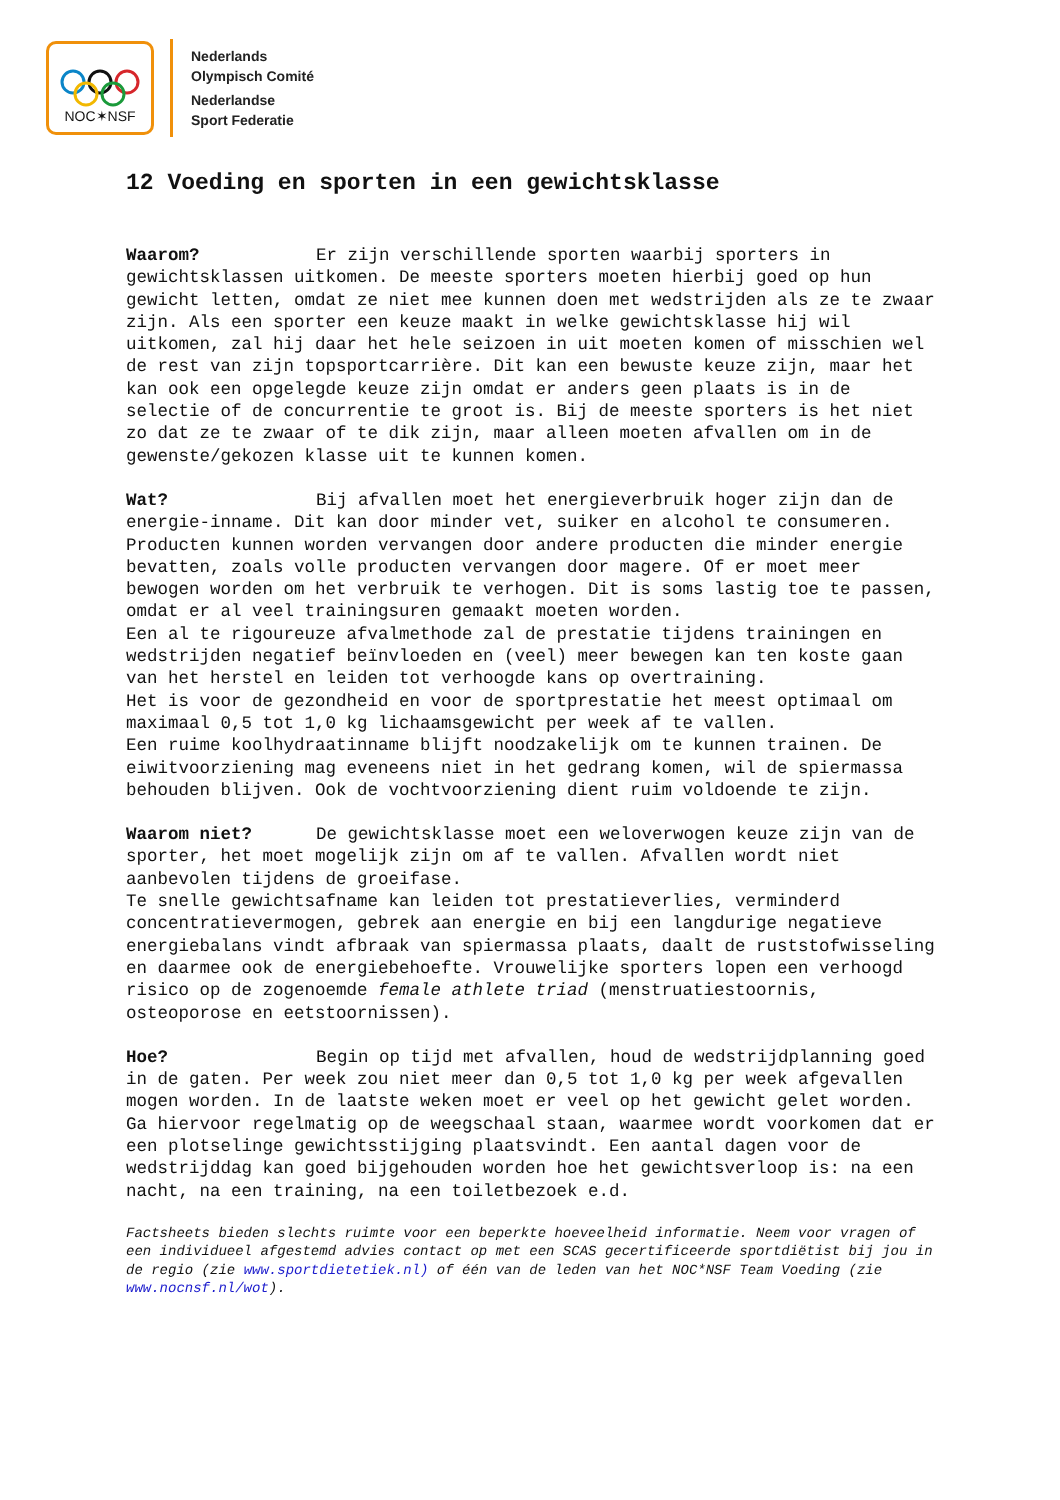NOC✶NSF
Nederlands
Olympisch Comité
Nederlandse
Sport Federatie
12 Voeding en sporten in een gewichtsklasse
Waarom? Er zijn verschillende sporten waarbij sporters in gewichtsklassen uitkomen. De meeste sporters moeten hierbij goed op hun gewicht letten, omdat ze niet mee kunnen doen met wedstrijden als ze te zwaar zijn. Als een sporter een keuze maakt in welke gewichtsklasse hij wil uitkomen, zal hij daar het hele seizoen in uit moeten komen of misschien wel de rest van zijn topsportcarrière. Dit kan een bewuste keuze zijn, maar het kan ook een opgelegde keuze zijn omdat er anders geen plaats is in de selectie of de concurrentie te groot is. Bij de meeste sporters is het niet zo dat ze te zwaar of te dik zijn, maar alleen moeten afvallen om in de gewenste/gekozen klasse uit te kunnen komen.
Wat? Bij afvallen moet het energieverbruik hoger zijn dan de energie-inname. Dit kan door minder vet, suiker en alcohol te consumeren. Producten kunnen worden vervangen door andere producten die minder energie bevatten, zoals volle producten vervangen door magere. Of er moet meer bewogen worden om het verbruik te verhogen. Dit is soms lastig toe te passen, omdat er al veel trainingsuren gemaakt moeten worden.
Een al te rigoureuze afvalmethode zal de prestatie tijdens trainingen en wedstrijden negatief beïnvloeden en (veel) meer bewegen kan ten koste gaan van het herstel en leiden tot verhoogde kans op overtraining.
Het is voor de gezondheid en voor de sportprestatie het meest optimaal om maximaal 0,5 tot 1,0 kg lichaamsgewicht per week af te vallen.
Een ruime koolhydraatinname blijft noodzakelijk om te kunnen trainen. De eiwitvoorziening mag eveneens niet in het gedrang komen, wil de spiermassa behouden blijven. Ook de vochtvoorziening dient ruim voldoende te zijn.
Waarom niet? De gewichtsklasse moet een weloverwogen keuze zijn van de sporter, het moet mogelijk zijn om af te vallen. Afvallen wordt niet aanbevolen tijdens de groeifase.
Te snelle gewichtsafname kan leiden tot prestatieverlies, verminderd concentratievermogen, gebrek aan energie en bij een langdurige negatieve energiebalans vindt afbraak van spiermassa plaats, daalt de ruststofwisseling en daarmee ook de energiebehoefte. Vrouwelijke sporters lopen een verhoogd risico op de zogenoemde female athlete triad (menstruatiestoornis, osteoporose en eetstoornissen).
Hoe? Begin op tijd met afvallen, houd de wedstrijdplanning goed in de gaten. Per week zou niet meer dan 0,5 tot 1,0 kg per week afgevallen mogen worden. In de laatste weken moet er veel op het gewicht gelet worden. Ga hiervoor regelmatig op de weegschaal staan, waarmee wordt voorkomen dat er een plotselinge gewichtsstijging plaatsvindt. Een aantal dagen voor de wedstrijddag kan goed bijgehouden worden hoe het gewichtsverloop is: na een nacht, na een training, na een toiletbezoek e.d.
Factsheets bieden slechts ruimte voor een beperkte hoeveelheid informatie. Neem voor vragen of een individueel afgestemd advies contact op met een SCAS gecertificeerde sportdiëtist bij jou in de regio (zie www.sportdietetiek.nl) of één van de leden van het NOC*NSF Team Voeding (zie www.nocnsf.nl/wot).